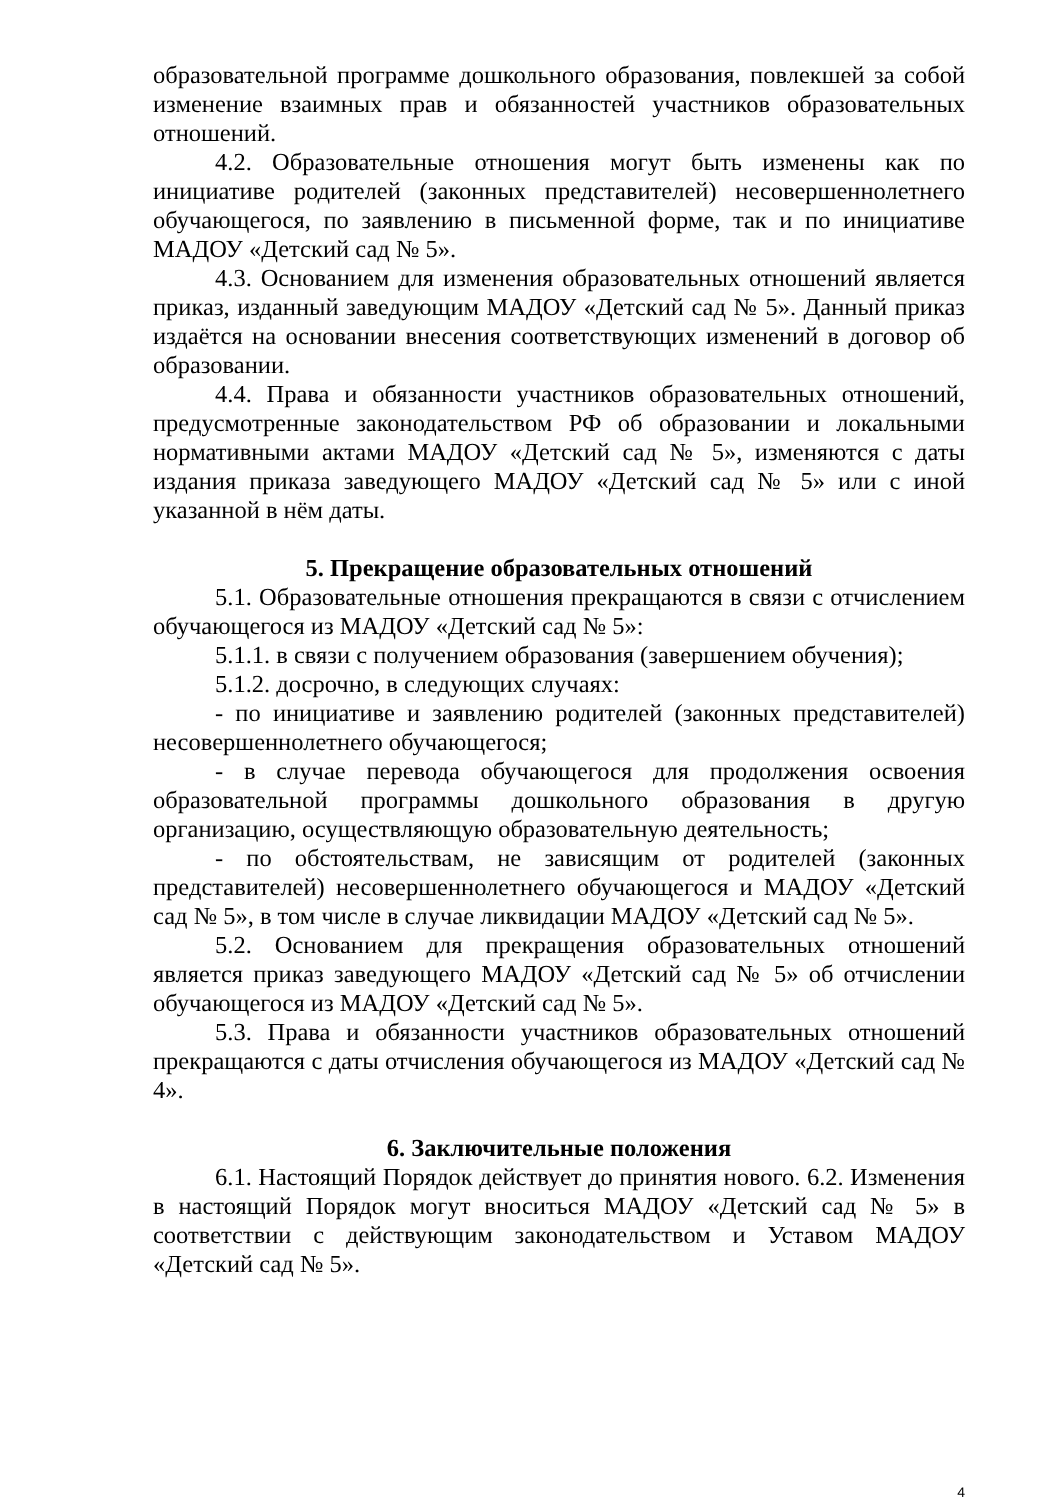образовательной программе дошкольного образования, повлекшей за собой изменение взаимных прав и обязанностей участников образовательных отношений.
4.2. Образовательные отношения могут быть изменены как по инициативе родителей (законных представителей) несовершеннолетнего обучающегося, по заявлению в письменной форме, так и по инициативе МАДОУ «Детский сад № 5».
4.3. Основанием для изменения образовательных отношений является приказ, изданный заведующим МАДОУ «Детский сад № 5». Данный приказ издаётся на основании внесения соответствующих изменений в договор об образовании.
4.4. Права и обязанности участников образовательных отношений, предусмотренные законодательством РФ об образовании и локальными нормативными актами МАДОУ «Детский сад № 5», изменяются с даты издания приказа заведующего МАДОУ «Детский сад № 5» или с иной указанной в нём даты.
5. Прекращение образовательных отношений
5.1. Образовательные отношения прекращаются в связи с отчислением обучающегося из МАДОУ «Детский сад № 5»:
5.1.1. в связи с получением образования (завершением обучения);
5.1.2. досрочно, в следующих случаях:
- по инициативе и заявлению родителей (законных представителей) несовершеннолетнего обучающегося;
- в случае перевода обучающегося для продолжения освоения образовательной программы дошкольного образования в другую организацию, осуществляющую образовательную деятельность;
- по обстоятельствам, не зависящим от родителей (законных представителей) несовершеннолетнего обучающегося и МАДОУ «Детский сад № 5», в том числе в случае ликвидации МАДОУ «Детский сад № 5».
5.2. Основанием для прекращения образовательных отношений является приказ заведующего МАДОУ «Детский сад № 5» об отчислении обучающегося из МАДОУ «Детский сад № 5».
5.3. Права и обязанности участников образовательных отношений прекращаются с даты отчисления обучающегося из МАДОУ «Детский сад № 4».
6. Заключительные положения
6.1. Настоящий Порядок действует до принятия нового. 6.2. Изменения в настоящий Порядок могут вноситься МАДОУ «Детский сад № 5» в соответствии с действующим законодательством и Уставом МАДОУ «Детский сад № 5».
4